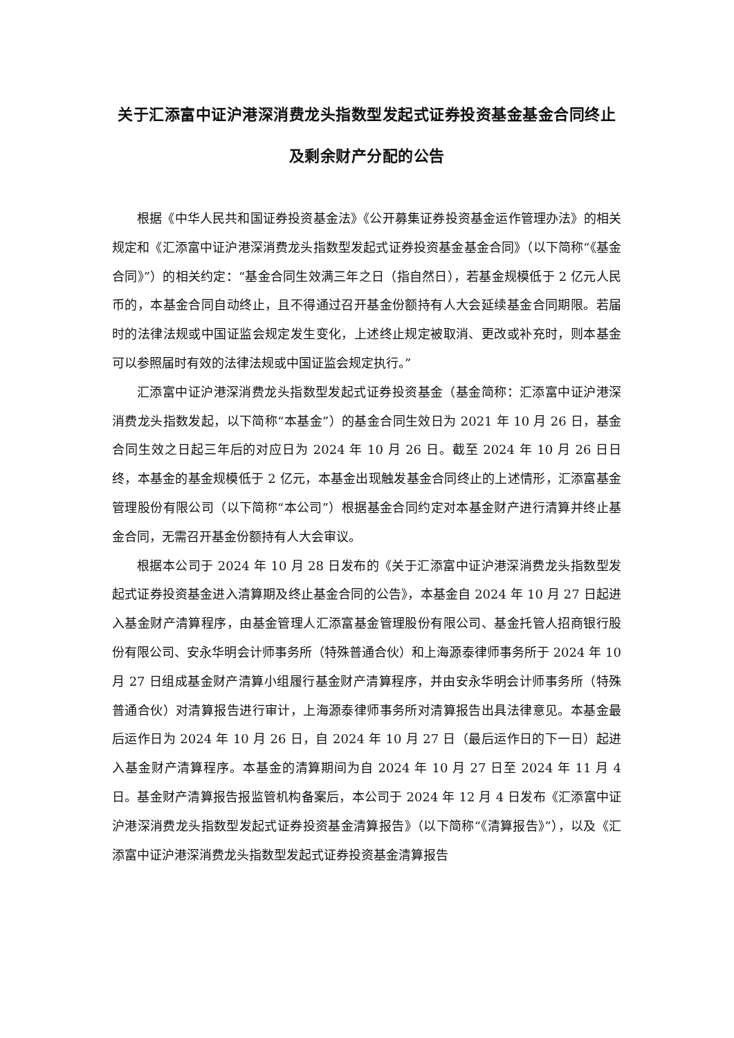关于汇添富中证沪港深消费龙头指数型发起式证券投资基金基金合同终止及剩余财产分配的公告
根据《中华人民共和国证券投资基金法》《公开募集证券投资基金运作管理办法》的相关规定和《汇添富中证沪港深消费龙头指数型发起式证券投资基金基金合同》（以下简称“《基金合同》”）的相关约定：“基金合同生效满三年之日（指自然日），若基金规模低于 2 亿元人民币的，本基金合同自动终止，且不得通过召开基金份额持有人大会延续基金合同期限。若届时的法律法规或中国证监会规定发生变化，上述终止规定被取消、更改或补充时，则本基金可以参照届时有效的法律法规或中国证监会规定执行。”
汇添富中证沪港深消费龙头指数型发起式证券投资基金（基金简称：汇添富中证沪港深消费龙头指数发起，以下简称“本基金”）的基金合同生效日为 2021 年 10 月 26 日，基金合同生效之日起三年后的对应日为 2024 年 10 月 26 日。截至 2024 年 10 月 26 日日终，本基金的基金规模低于 2 亿元，本基金出现触发基金合同终止的上述情形，汇添富基金管理股份有限公司（以下简称“本公司”）根据基金合同约定对本基金财产进行清算并终止基金合同，无需召开基金份额持有人大会审议。
根据本公司于 2024 年 10 月 28 日发布的《关于汇添富中证沪港深消费龙头指数型发起式证券投资基金进入清算期及终止基金合同的公告》，本基金自 2024 年 10 月 27 日起进入基金财产清算程序，由基金管理人汇添富基金管理股份有限公司、基金托管人招商银行股份有限公司、安永华明会计师事务所（特殊普通合伙）和上海源泰律师事务所于 2024 年 10 月 27 日组成基金财产清算小组履行基金财产清算程序，并由安永华明会计师事务所（特殊普通合伙）对清算报告进行审计，上海源泰律师事务所对清算报告出具法律意见。本基金最后运作日为 2024 年 10 月 26 日，自 2024 年 10 月 27 日（最后运作日的下一日）起进入基金财产清算程序。本基金的清算期间为自 2024 年 10 月 27 日至 2024 年 11 月 4 日。基金财产清算报告报监管机构备案后，本公司于 2024 年 12 月 4 日发布《汇添富中证沪港深消费龙头指数型发起式证券投资基金清算报告》（以下简称“《清算报告》”），以及《汇添富中证沪港深消费龙头指数型发起式证券投资基金清算报告